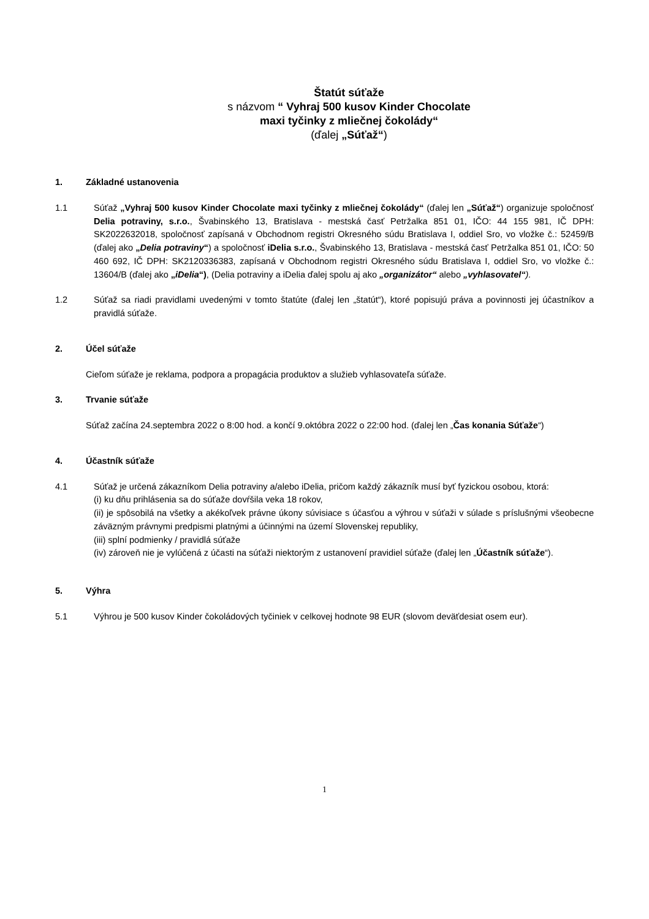Štatút súťaže
s názvom “ Vyhraj 500 kusov Kinder Chocolate maxi tyčinky z mliečnej čokolády“
(ďalej „Súťaž“)
1. Základné ustanovenia
1.1 Súťaž „Vyhraj 500 kusov Kinder Chocolate maxi tyčinky z mliečnej čokolády“ (ďalej len „Súťaž“) organizuje spoločnosť Delia potraviny, s.r.o., Švabinského 13, Bratislava - mestská časť Petržalka 851 01, IČO: 44 155 981, IČ DPH: SK2022632018, spoločnosť zapísaná v Obchodnom registri Okresného súdu Bratislava I, oddiel Sro, vo vložke č.: 52459/B (ďalej ako „Delia potraviny“) a spoločnosť iDelia s.r.o., Švabinského 13, Bratislava - mestská časť Petržalka 851 01, IČO: 50 460 692, IČ DPH: SK2120336383, zapísaná v Obchodnom registri Okresného súdu Bratislava I, oddiel Sro, vo vložke č.: 13604/B (ďalej ako „iDelia“), (Delia potraviny a iDelia ďalej spolu aj ako „organizátor“ alebo „vyhlasovatel“).
1.2 Súťaž sa riadi pravidlami uvedenými v tomto štatúte (ďalej len „štatút“), ktoré popisujú práva a povinnosti jej účastníkov a pravidlá súťaže.
2. Účel súťaže
Cieľom súťaže je reklama, podpora a propagácia produktov a služieb vyhlasovateľa súťaže.
3. Trvanie súťaže
Súťaž začína 24.septembra 2022 o 8:00 hod. a končí 9.októbra 2022 o 22:00 hod. (ďalej len „Čas konania Súťaže“)
4. Účastník súťaže
4.1 Súťaž je určená zákazníkom Delia potraviny a/alebo iDelia, pričom každý zákazník musí byť fyzickou osobou, ktorá:
(i) ku dňu prihlásenia sa do súťaže dovŕšila veka 18 rokov,
(ii) je spôsobilá na všetky a akékoľvek právne úkony súvisiace s účasťou a výhrou v súťaži v súlade s príslušnými všeobecne záväzným právnymi predpismi platnými a účinnými na území Slovenskej republiky,
(iii) splní podmienky / pravidlá súťaže
(iv) zároveň nie je vylúčená z účasti na súťaži niektorým z ustanovení pravidiel súťaže (ďalej len „Účastník súťaže“).
5. Výhra
5.1 Výhrou je 500 kusov Kinder čokoládových tyčiniek v celkovej hodnote 98 EUR (slovom deväťdesiat osem eur).
1